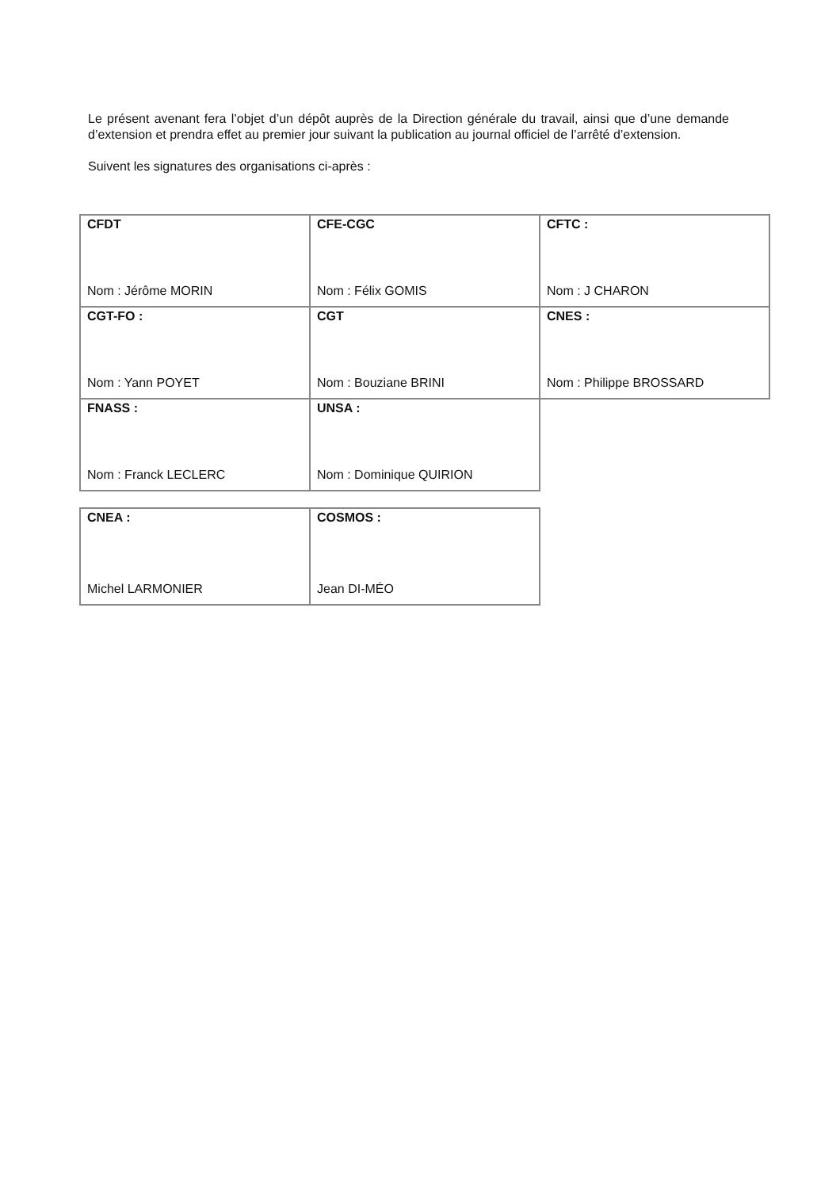Le présent avenant fera l’objet d’un dépôt auprès de la Direction générale du travail, ainsi que d’une demande d’extension et prendra effet au premier jour suivant la publication au journal officiel de l’arrêté d’extension.
Suivent les signatures des organisations ci-après :
| CFDT Nom : Jérôme MORIN | CFE-CGC Nom : Félix GOMIS | CFTC : Nom : J CHARON |
| CGT-FO : Nom : Yann POYET | CGT Nom : Bouziane BRINI | CNES : Nom : Philippe BROSSARD |
| FNASS : Nom : Franck LECLERC | UNSA : Nom : Dominique QUIRION | |
| CNEA : Michel LARMONIER | COSMOS : Jean DI-MÉO |